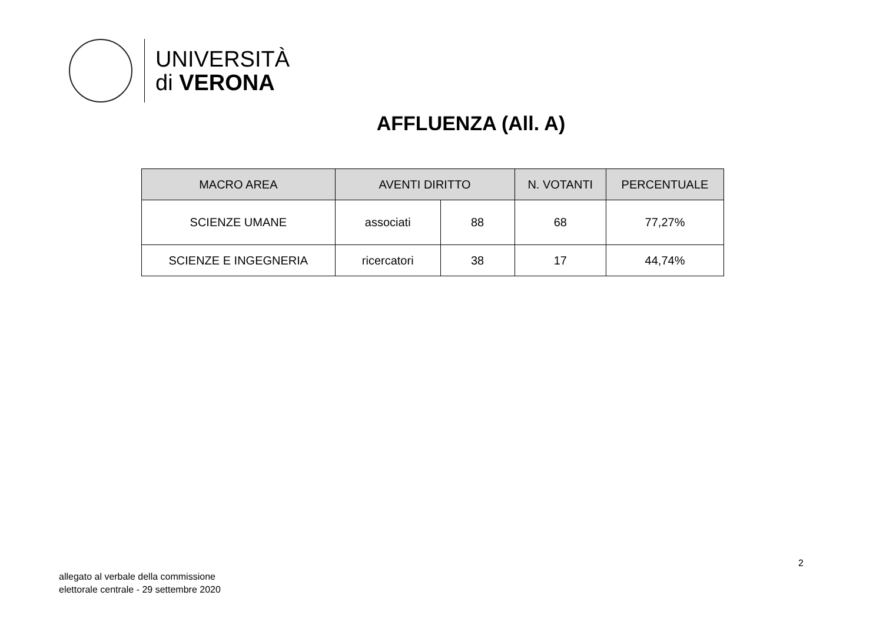UNIVERSITÀ
di VERONA
AFFLUENZA (All. A)
| MACRO AREA | AVENTI DIRITTO | | N. VOTANTI | PERCENTUALE |
| --- | --- | --- | --- | --- |
| SCIENZE UMANE | associati | 88 | 68 | 77,27% |
| SCIENZE E INGEGNERIA | ricercatori | 38 | 17 | 44,74% |
2
allegato al verbale della commissione
elettorale centrale - 29 settembre 2020